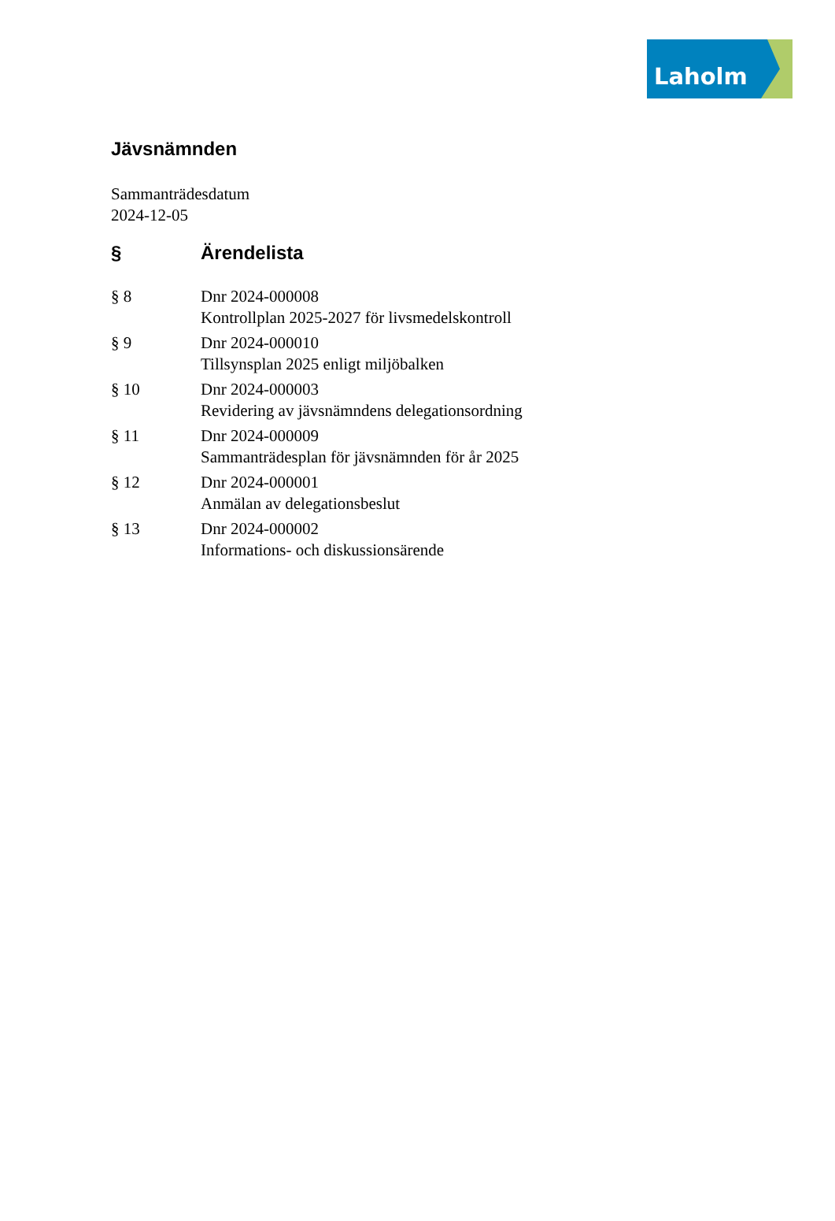Laholm
Jävsnämnden
Sammanträdesdatum
2024-12-05
| § | Ärendelista |
| --- | --- |
| § 8 | Dnr 2024-000008 Kontrollplan 2025-2027 för livsmedelskontroll |
| § 9 | Dnr 2024-000010 Tillsynsplan 2025 enligt miljöbalken |
| § 10 | Dnr 2024-000003 Revidering av jävsnämndens delegationsordning |
| § 11 | Dnr 2024-000009 Sammanträdesplan för jävsnämnden för år 2025 |
| § 12 | Dnr 2024-000001 Anmälan av delegationsbeslut |
| § 13 | Dnr 2024-000002 Informations- och diskussionsärende |